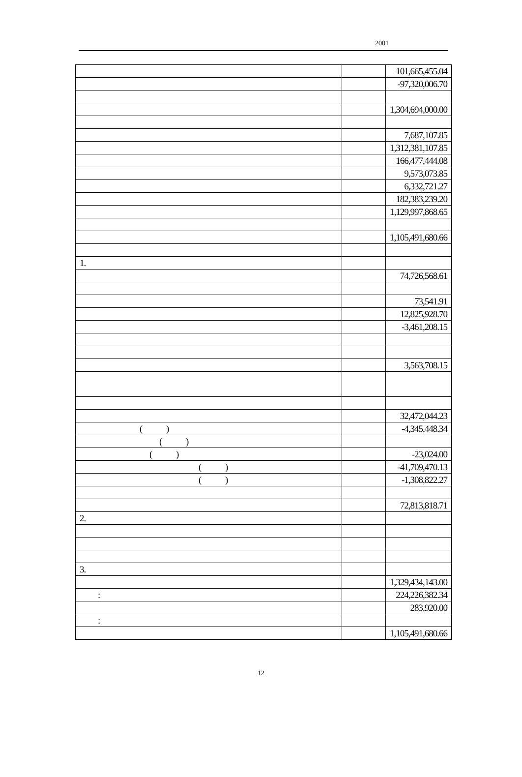2001
| | | 101,665,455.04 |
| | | -97,320,006.70 |
| | | 1,304,694,000.00 |
| | | 7,687,107.85 |
| | | 1,312,381,107.85 |
| | | 166,477,444.08 |
| | | 9,573,073.85 |
| | | 6,332,721.27 |
| | | 182,383,239.20 |
| | | 1,129,997,868.65 |
| | | 1,105,491,680.66 |
| 1. | | |
| | | 74,726,568.61 |
| | | 73,541.91 |
| | | 12,825,928.70 |
| | | -3,461,208.15 |
| | | 3,563,708.15 |
| | | 32,472,044.23 |
| ( ) | | -4,345,448.34 |
| ( ) | | |
| ( ) | | -23,024.00 |
| ( ) | | -41,709,470.13 |
| ( ) | | -1,308,822.27 |
| | | 72,813,818.71 |
| 2. | | |
| 3. | | |
| | | 1,329,434,143.00 |
| : | | 224,226,382.34 |
| | | 283,920.00 |
| : | | |
| | | 1,105,491,680.66 |
12